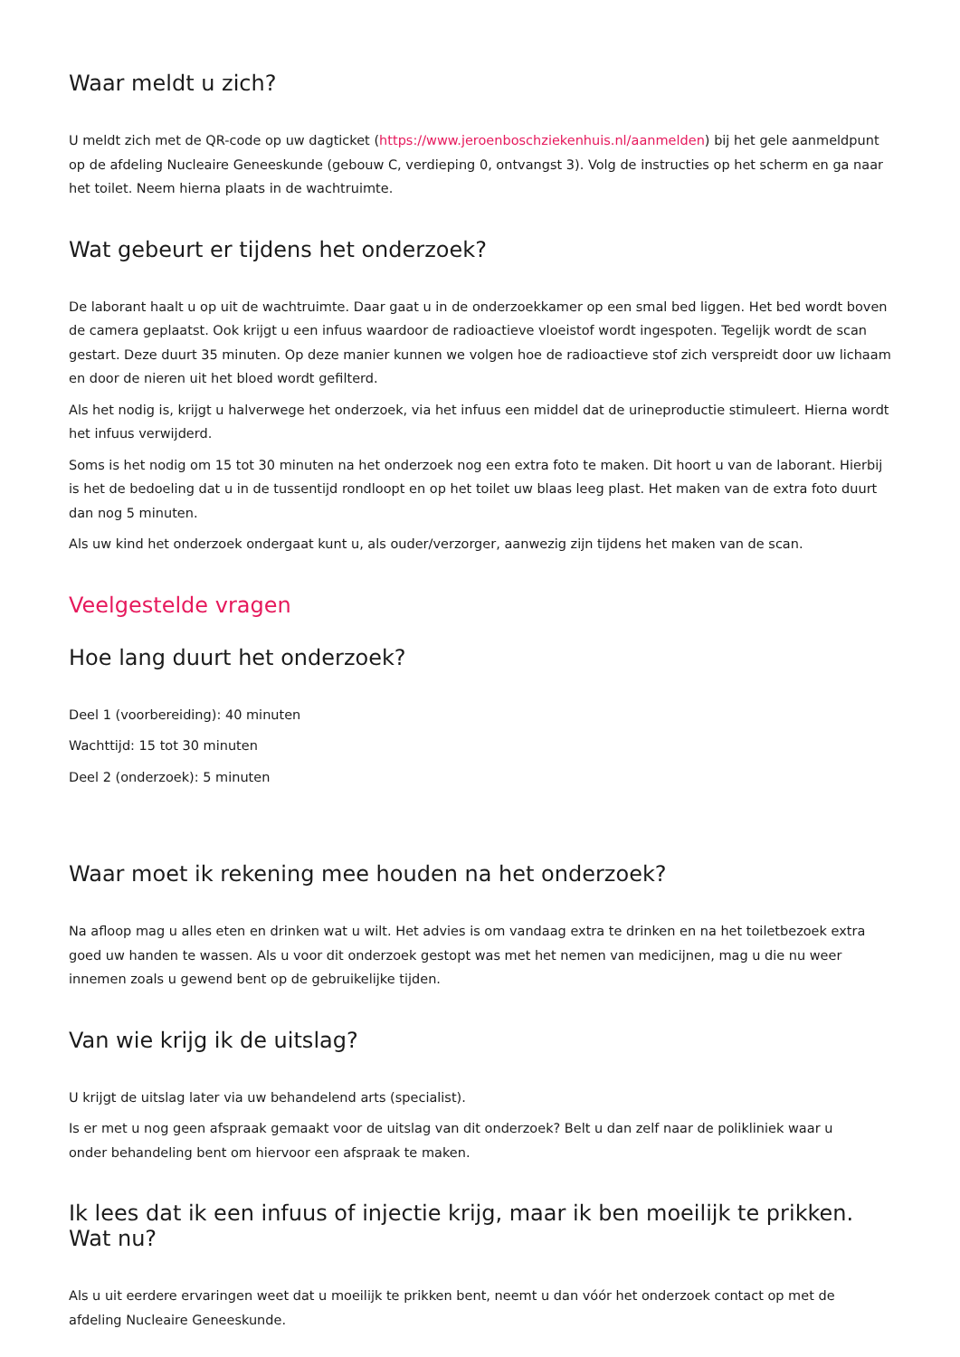Waar meldt u zich?
U meldt zich met de QR-code op uw dagticket (https://www.jeroenboschziekenhuis.nl/aanmelden) bij het gele aanmeldpunt op de afdeling Nucleaire Geneeskunde (gebouw C, verdieping 0, ontvangst 3). Volg de instructies op het scherm en ga naar het toilet. Neem hierna plaats in de wachtruimte.
Wat gebeurt er tijdens het onderzoek?
De laborant haalt u op uit de wachtruimte. Daar gaat u in de onderzoekkamer op een smal bed liggen. Het bed wordt boven de camera geplaatst. Ook krijgt u een infuus waardoor de radioactieve vloeistof wordt ingespoten. Tegelijk wordt de scan gestart. Deze duurt 35 minuten. Op deze manier kunnen we volgen hoe de radioactieve stof zich verspreidt door uw lichaam en door de nieren uit het bloed wordt gefilterd.
Als het nodig is, krijgt u halverwege het onderzoek, via het infuus een middel dat de urineproductie stimuleert. Hierna wordt het infuus verwijderd.
Soms is het nodig om 15 tot 30 minuten na het onderzoek nog een extra foto te maken. Dit hoort u van de laborant. Hierbij is het de bedoeling dat u in de tussentijd rondloopt en op het toilet uw blaas leeg plast. Het maken van de extra foto duurt dan nog 5 minuten.
Als uw kind het onderzoek ondergaat kunt u, als ouder/verzorger, aanwezig zijn tijdens het maken van de scan.
Veelgestelde vragen
Hoe lang duurt het onderzoek?
Deel 1 (voorbereiding): 40 minuten
Wachttijd: 15 tot 30 minuten
Deel 2 (onderzoek): 5 minuten
Waar moet ik rekening mee houden na het onderzoek?
Na afloop mag u alles eten en drinken wat u wilt. Het advies is om vandaag extra te drinken en na het toiletbezoek extra goed uw handen te wassen. Als u voor dit onderzoek gestopt was met het nemen van medicijnen, mag u die nu weer innemen zoals u gewend bent op de gebruikelijke tijden.
Van wie krijg ik de uitslag?
U krijgt de uitslag later via uw behandelend arts (specialist).
Is er met u nog geen afspraak gemaakt voor de uitslag van dit onderzoek? Belt u dan zelf naar de polikliniek waar u
onder behandeling bent om hiervoor een afspraak te maken.
Ik lees dat ik een infuus of injectie krijg, maar ik ben moeilijk te prikken. Wat nu?
Als u uit eerdere ervaringen weet dat u moeilijk te prikken bent, neemt u dan vóór het onderzoek contact op met de afdeling Nucleaire Geneeskunde.